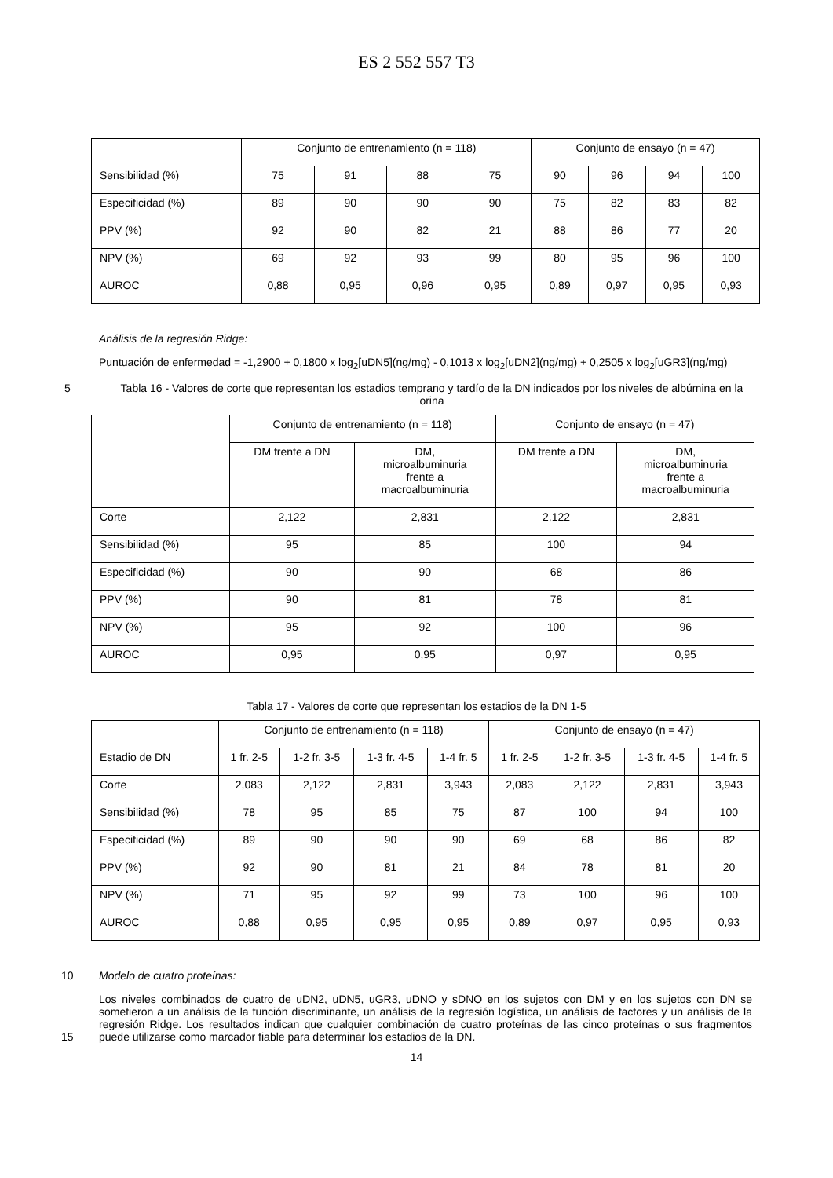ES 2 552 557 T3
| | Conjunto de entrenamiento (n = 118) | | | | Conjunto de ensayo (n = 47) | | | |
| Sensibilidad (%) | 75 | 91 | 88 | 75 | 90 | 96 | 94 | 100 |
| Especificidad (%) | 89 | 90 | 90 | 90 | 75 | 82 | 83 | 82 |
| PPV (%) | 92 | 90 | 82 | 21 | 88 | 86 | 77 | 20 |
| NPV (%) | 69 | 92 | 93 | 99 | 80 | 95 | 96 | 100 |
| AUROC | 0,88 | 0,95 | 0,96 | 0,95 | 0,89 | 0,97 | 0,95 | 0,93 |
Análisis de la regresión Ridge:
Puntuación de enfermedad = -1,2900 + 0,1800 x log<sub>2</sub>[uDN5](ng/mg) - 0,1013 x log<sub>2</sub>[uDN2](ng/mg) + 0,2505 x log<sub>2</sub>[uGR3](ng/mg)
5 Tabla 16 - Valores de corte que representan los estadios temprano y tardío de la DN indicados por los niveles de albúmina en la orina
| | Conjunto de entrenamiento (n = 118) | | Conjunto de ensayo (n = 47) | |
| | DM frente a DN | DM, microalbuminuria frente a macroalbuminuria | DM frente a DN | DM, microalbuminuria frente a macroalbuminuria |
| Corte | 2,122 | 2,831 | 2,122 | 2,831 |
| Sensibilidad (%) | 95 | 85 | 100 | 94 |
| Especificidad (%) | 90 | 90 | 68 | 86 |
| PPV (%) | 90 | 81 | 78 | 81 |
| NPV (%) | 95 | 92 | 100 | 96 |
| AUROC | 0,95 | 0,95 | 0,97 | 0,95 |
Tabla 17 - Valores de corte que representan los estadios de la DN 1-5
| | Conjunto de entrenamiento (n = 118) | | | | Conjunto de ensayo (n = 47) | | | |
| Estadio de DN | 1 fr. 2-5 | 1-2 fr. 3-5 | 1-3 fr. 4-5 | 1-4 fr. 5 | 1 fr. 2-5 | 1-2 fr. 3-5 | 1-3 fr. 4-5 | 1-4 fr. 5 |
| Corte | 2,083 | 2,122 | 2,831 | 3,943 | 2,083 | 2,122 | 2,831 | 3,943 |
| Sensibilidad (%) | 78 | 95 | 85 | 75 | 87 | 100 | 94 | 100 |
| Especificidad (%) | 89 | 90 | 90 | 90 | 69 | 68 | 86 | 82 |
| PPV (%) | 92 | 90 | 81 | 21 | 84 | 78 | 81 | 20 |
| NPV (%) | 71 | 95 | 92 | 99 | 73 | 100 | 96 | 100 |
| AUROC | 0,88 | 0,95 | 0,95 | 0,95 | 0,89 | 0,97 | 0,95 | 0,93 |
10 Modelo de cuatro proteínas:
Los niveles combinados de cuatro de uDN2, uDN5, uGR3, uDNO y sDNO en los sujetos con DM y en los sujetos con DN se sometieron a un análisis de la función discriminante, un análisis de la regresión logística, un análisis de factores y un análisis de la regresión Ridge. Los resultados indican que cualquier combinación de cuatro proteínas de las cinco proteínas o sus fragmentos puede utilizarse como marcador fiable para determinar los estadios de la
15
DN.
14